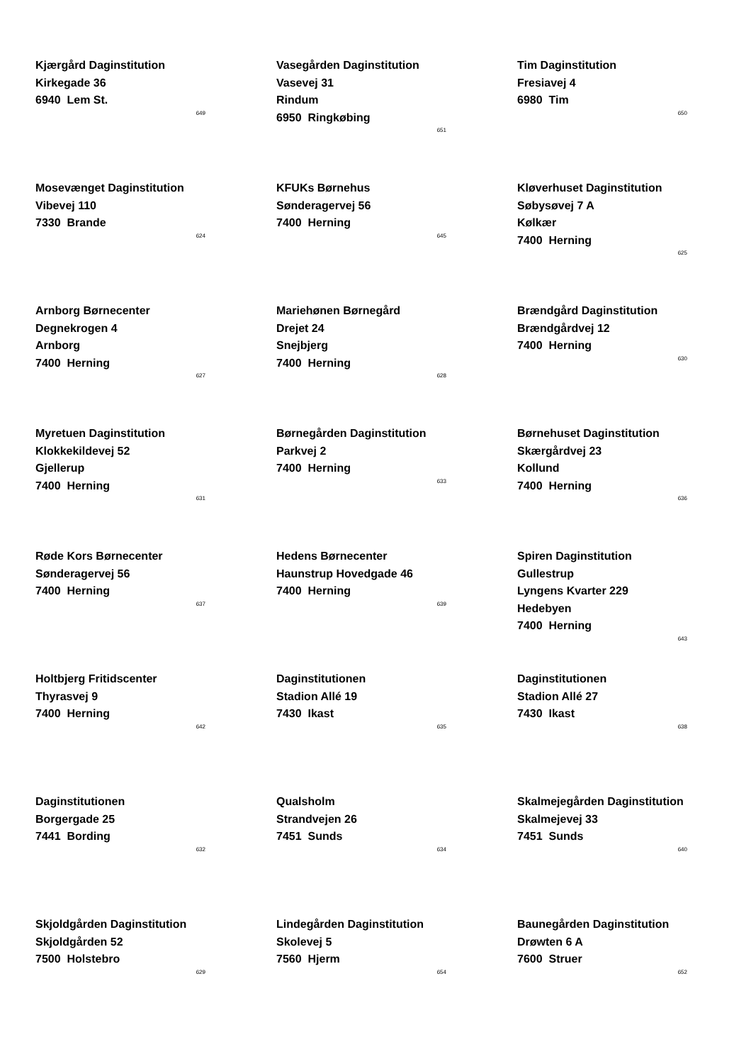Kjærgård Daginstitution
Kirkegade 36
6940 Lem St.
649
Vasegården Daginstitution
Vasevej 31
Rindum
6950 Ringkøbing
651
Tim Daginstitution
Fresiavej 4
6980 Tim
650
Mosevænget Daginstitution
Vibevej 110
7330 Brande
624
KFUKs Børnehus
Sønderagervej 56
7400 Herning
645
Kløverhuset Daginstitution
Søbysøvej 7 A
Kølkær
7400 Herning
625
Arnborg Børnecenter
Degnekrogen 4
Arnborg
7400 Herning
627
Mariehønen Børnegård
Drejet 24
Snejbjerg
7400 Herning
628
Brændgård Daginstitution
Brændgårdvej 12
7400 Herning
630
Myretuen Daginstitution
Klokkekildevej 52
Gjellerup
7400 Herning
631
Børnegården Daginstitution
Parkvej 2
7400 Herning
633
Børnehuset Daginstitution
Skærgårdvej 23
Kollund
7400 Herning
636
Røde Kors Børnecenter
Sønderagervej 56
7400 Herning
637
Hedens Børnecenter
Haunstrup Hovedgade 46
7400 Herning
639
Spiren Daginstitution Gullestrup
Lyngens Kvarter 229
Hedebyen
7400 Herning
643
Holtbjerg Fritidscenter
Thyrasvej 9
7400 Herning
642
Daginstitutionen
Stadion Allé 19
7430 Ikast
635
Daginstitutionen
Stadion Allé 27
7430 Ikast
638
Daginstitutionen
Borgergade 25
7441 Bording
632
Qualsholm
Strandvejen 26
7451 Sunds
634
Skalmejegården Daginstitution
Skalmejevej 33
7451 Sunds
640
Skjoldgården Daginstitution
Skjoldgården 52
7500 Holstebro
629
Lindegården Daginstitution
Skolevej 5
7560 Hjerm
654
Baunegården Daginstitution
Drøwten 6 A
7600 Struer
652